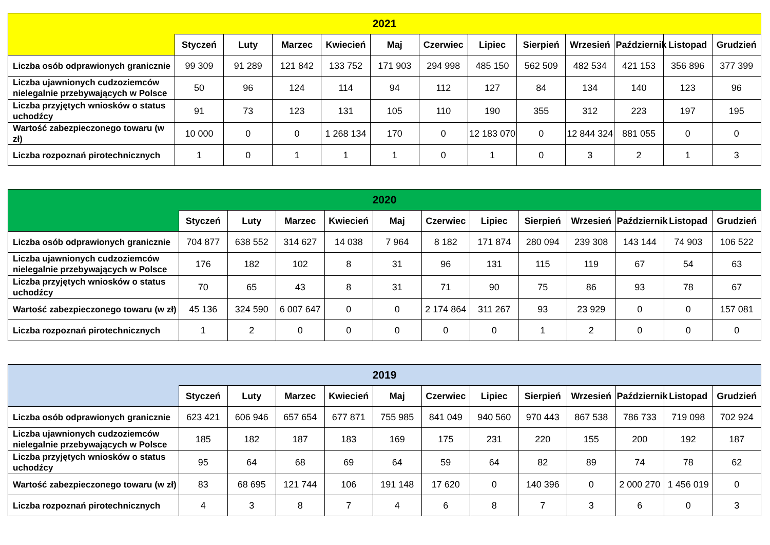| 2021 | | | | | | | | | | | | |
| --- | --- | --- | --- | --- | --- | --- | --- | --- | --- | --- | --- | --- |
| | Styczeń | Luty | Marzec | Kwiecień | Maj | Czerwiec | Lipiec | Sierpień | Wrzesień | Październik | Listopad | Grudzień |
| Liczba osób odprawionych granicznie | 99 309 | 91 289 | 121 842 | 133 752 | 171 903 | 294 998 | 485 150 | 562 509 | 482 534 | 421 153 | 356 896 | 377 399 |
| Liczba ujawnionych cudzoziemców nielegalnie przebywających w Polsce | 50 | 96 | 124 | 114 | 94 | 112 | 127 | 84 | 134 | 140 | 123 | 96 |
| Liczba przyjętych wniosków o status uchodźcy | 91 | 73 | 123 | 131 | 105 | 110 | 190 | 355 | 312 | 223 | 197 | 195 |
| Wartość zabezpieczonego towaru (w zł) | 10 000 | 0 | 0 | 1 268 134 | 170 | 0 | 12 183 070 | 0 | 12 844 324 | 881 055 | 0 | 0 |
| Liczba rozpoznań pirotechnicznych | 1 | 0 | 1 | 1 | 1 | 0 | 1 | 0 | 3 | 2 | 1 | 3 |
| 2020 | | | | | | | | | | | | |
| --- | --- | --- | --- | --- | --- | --- | --- | --- | --- | --- | --- | --- |
| | Styczeń | Luty | Marzec | Kwiecień | Maj | Czerwiec | Lipiec | Sierpień | Wrzesień | Październik | Listopad | Grudzień |
| Liczba osób odprawionych granicznie | 704 877 | 638 552 | 314 627 | 14 038 | 7 964 | 8 182 | 171 874 | 280 094 | 239 308 | 143 144 | 74 903 | 106 522 |
| Liczba ujawnionych cudzoziemców nielegalnie przebywających w Polsce | 176 | 182 | 102 | 8 | 31 | 96 | 131 | 115 | 119 | 67 | 54 | 63 |
| Liczba przyjętych wniosków o status uchodźcy | 70 | 65 | 43 | 8 | 31 | 71 | 90 | 75 | 86 | 93 | 78 | 67 |
| Wartość zabezpieczonego towaru (w zł) | 45 136 | 324 590 | 6 007 647 | 0 | 0 | 2 174 864 | 311 267 | 93 | 23 929 | 0 | 0 | 157 081 |
| Liczba rozpoznań pirotechnicznych | 1 | 2 | 0 | 0 | 0 | 0 | 0 | 1 | 2 | 0 | 0 | 0 |
| 2019 | | | | | | | | | | | | |
| --- | --- | --- | --- | --- | --- | --- | --- | --- | --- | --- | --- | --- |
| | Styczeń | Luty | Marzec | Kwiecień | Maj | Czerwiec | Lipiec | Sierpień | Wrzesień | Październik | Listopad | Grudzień |
| Liczba osób odprawionych granicznie | 623 421 | 606 946 | 657 654 | 677 871 | 755 985 | 841 049 | 940 560 | 970 443 | 867 538 | 786 733 | 719 098 | 702 924 |
| Liczba ujawnionych cudzoziemców nielegalnie przebywających w Polsce | 185 | 182 | 187 | 183 | 169 | 175 | 231 | 220 | 155 | 200 | 192 | 187 |
| Liczba przyjętych wniosków o status uchodźcy | 95 | 64 | 68 | 69 | 64 | 59 | 64 | 82 | 89 | 74 | 78 | 62 |
| Wartość zabezpieczonego towaru (w zł) | 83 | 68 695 | 121 744 | 106 | 191 148 | 17 620 | 0 | 140 396 | 0 | 2 000 270 | 1 456 019 | 0 |
| Liczba rozpoznań pirotechnicznych | 4 | 3 | 8 | 7 | 4 | 6 | 8 | 7 | 3 | 6 | 0 | 3 |